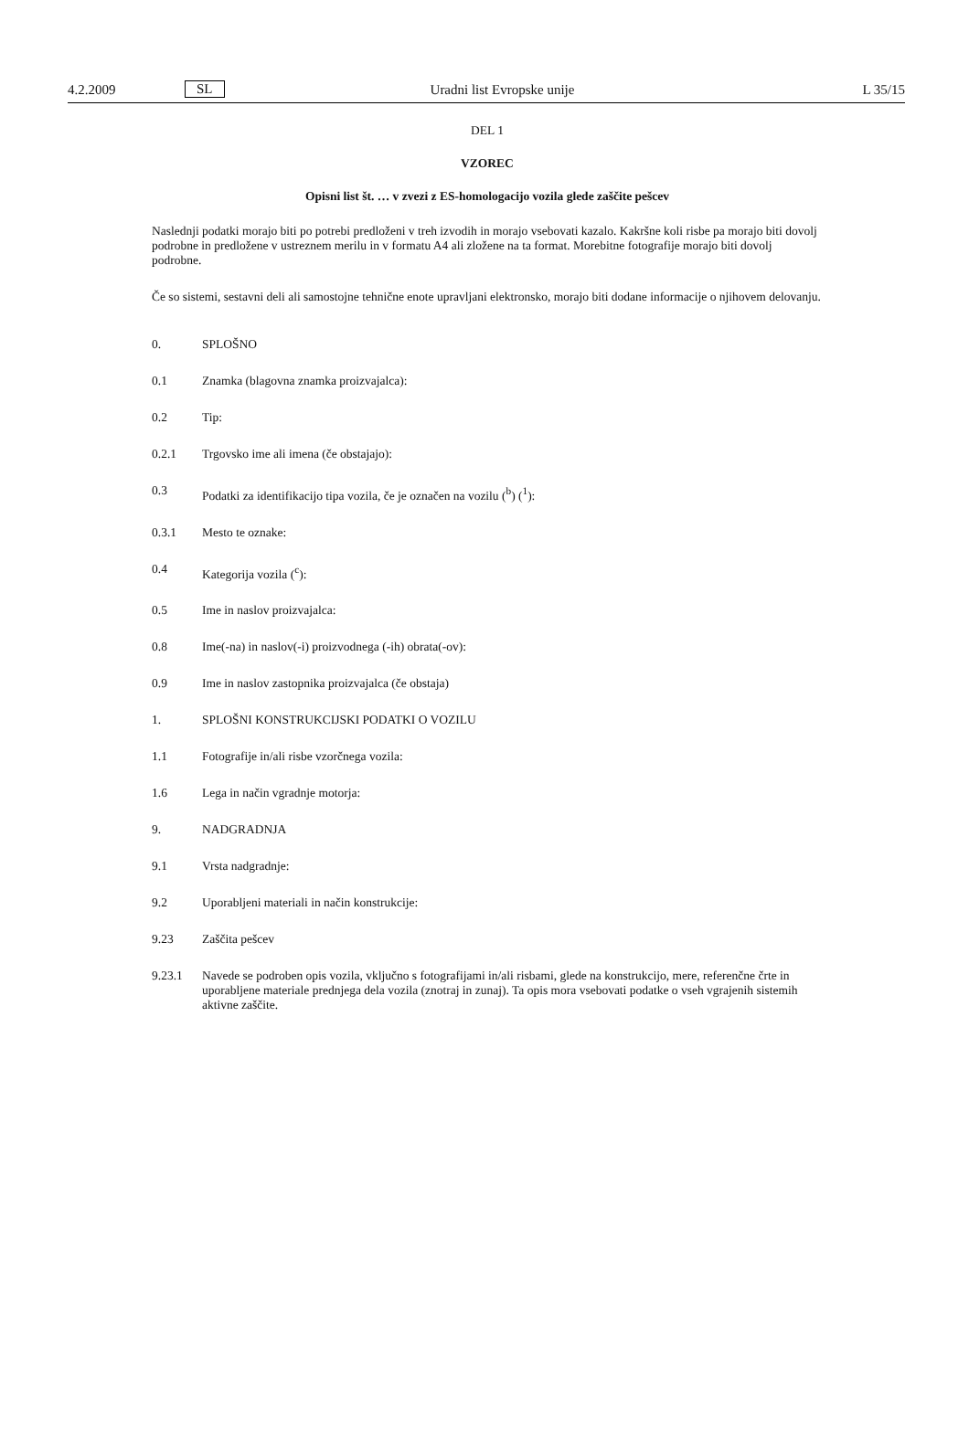4.2.2009 SL Uradni list Evropske unije L 35/15
DEL 1
VZOREC
Opisni list št. … v zvezi z ES-homologacijo vozila glede zaščite pešcev
Naslednji podatki morajo biti po potrebi predloženi v treh izvodih in morajo vsebovati kazalo. Kakršne koli risbe pa morajo biti dovolj podrobne in predložene v ustreznem merilu in v formatu A4 ali zložene na ta format. Morebitne fotografije morajo biti dovolj podrobne.
Če so sistemi, sestavni deli ali samostojne tehnične enote upravljani elektronsko, morajo biti dodane informacije o njihovem delovanju.
0. SPLOŠNO
0.1 Znamka (blagovna znamka proizvajalca):
0.2 Tip:
0.2.1 Trgovsko ime ali imena (če obstajajo):
0.3 Podatki za identifikacijo tipa vozila, če je označen na vozilu (<sup>b</sup>) (<sup>1</sup>):
0.3.1 Mesto te oznake:
0.4 Kategorija vozila (<sup>c</sup>):
0.5 Ime in naslov proizvajalca:
0.8 Ime(-na) in naslov(-i) proizvodnega (-ih) obrata(-ov):
0.9 Ime in naslov zastopnika proizvajalca (če obstaja)
1. SPLOŠNI KONSTRUKCIJSKI PODATKI O VOZILU
1.1 Fotografije in/ali risbe vzorčnega vozila:
1.6 Lega in način vgradnje motorja:
9. NADGRADNJA
9.1 Vrsta nadgradnje:
9.2 Uporabljeni materiali in način konstrukcije:
9.23 Zaščita pešcev
9.23.1 Navede se podroben opis vozila, vključno s fotografijami in/ali risbami, glede na konstrukcijo, mere, referenčne črte in uporabljene materiale prednjega dela vozila (znotraj in zunaj). Ta opis mora vsebovati podatke o vseh vgrajenih sistemih aktivne zaščite.